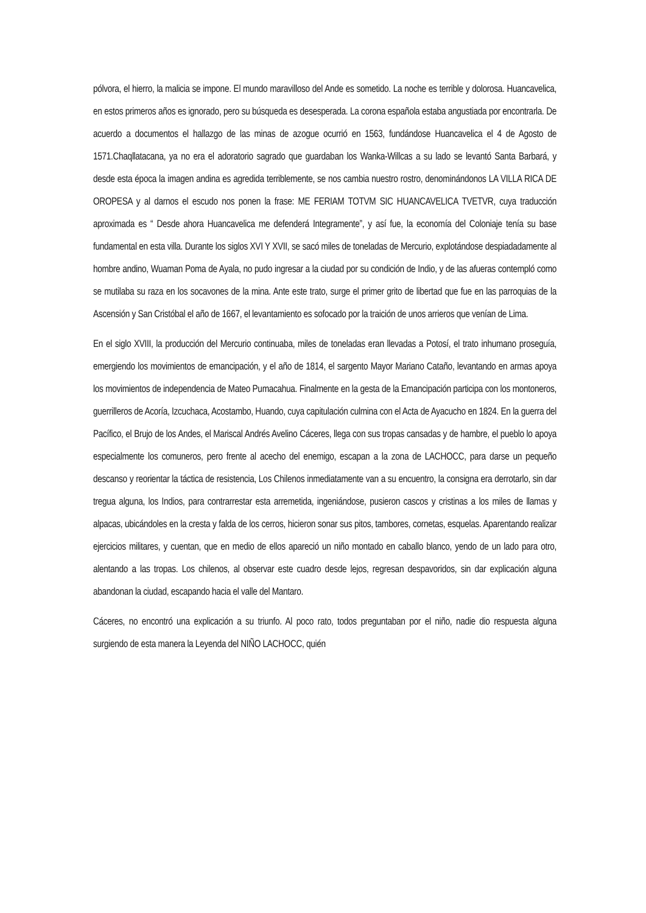pólvora, el hierro, la malicia se impone. El mundo maravilloso del Ande es sometido. La noche es terrible y dolorosa. Huancavelica, en estos primeros años es ignorado, pero su búsqueda es desesperada. La corona española estaba angustiada por encontrarla. De acuerdo a documentos el hallazgo de las minas de azogue ocurrió en 1563, fundándose Huancavelica el 4 de Agosto de 1571.Chaqllatacana, ya no era el adoratorio sagrado que guardaban los Wanka-Willcas a su lado se levantó Santa Barbará, y desde esta época la imagen andina es agredida terriblemente, se nos cambia nuestro rostro, denominándonos LA VILLA RICA DE OROPESA y al darnos el escudo nos ponen la frase: ME FERIAM TOTVM SIC HUANCAVELICA TVETVR, cuya traducción aproximada es “ Desde ahora Huancavelica me defenderá Integramente”, y así fue, la economía del Coloniaje tenía su base fundamental en esta villa. Durante los siglos XVI Y XVII, se sacó miles de toneladas de Mercurio, explotándose despiadadamente al hombre andino, Wuaman Poma de Ayala, no pudo ingresar a la ciudad por su condición de Indio, y de las afueras contempló como se mutilaba su raza en los socavones de la mina. Ante este trato, surge el primer grito de libertad que fue en las parroquias de la Ascensión y San Cristóbal el año de 1667, el levantamiento es sofocado por la traición de unos arrieros que venían de Lima.
En el siglo XVIII, la producción del Mercurio continuaba, miles de toneladas eran llevadas a Potosí, el trato inhumano proseguía, emergiendo los movimientos de emancipación, y el año de 1814, el sargento Mayor Mariano Cataño, levantando en armas apoya los movimientos de independencia de Mateo Pumacahua. Finalmente en la gesta de la Emancipación participa con los montoneros, guerrilleros de Acoría, Izcuchaca, Acostambo, Huando, cuya capitulación culmina con el Acta de Ayacucho en 1824. En la guerra del Pacífico, el Brujo de los Andes, el Mariscal Andrés Avelino Cáceres, llega con sus tropas cansadas y de hambre, el pueblo lo apoya especialmente los comuneros, pero frente al acecho del enemigo, escapan a la zona de LACHOCC, para darse un pequeño descanso y reorientar la táctica de resistencia, Los Chilenos inmediatamente van a su encuentro, la consigna era derrotarlo, sin dar tregua alguna, los Indios, para contrarrestar esta arremetida, ingeniándose, pusieron cascos y cristinas a los miles de llamas y alpacas, ubicándoles en la cresta y falda de los cerros, hicieron sonar sus pitos, tambores, cornetas, esquelas. Aparentando realizar ejercicios militares, y cuentan, que en medio de ellos apareció un niño montado en caballo blanco, yendo de un lado para otro, alentando a las tropas. Los chilenos, al observar este cuadro desde lejos, regresan despavoridos, sin dar explicación alguna abandonan la ciudad, escapando hacia el valle del Mantaro.
Cáceres, no encontró una explicación a su triunfo. Al poco rato, todos preguntaban por el niño, nadie dio respuesta alguna surgiendo de esta manera la Leyenda del NIÑO LACHOCC, quién